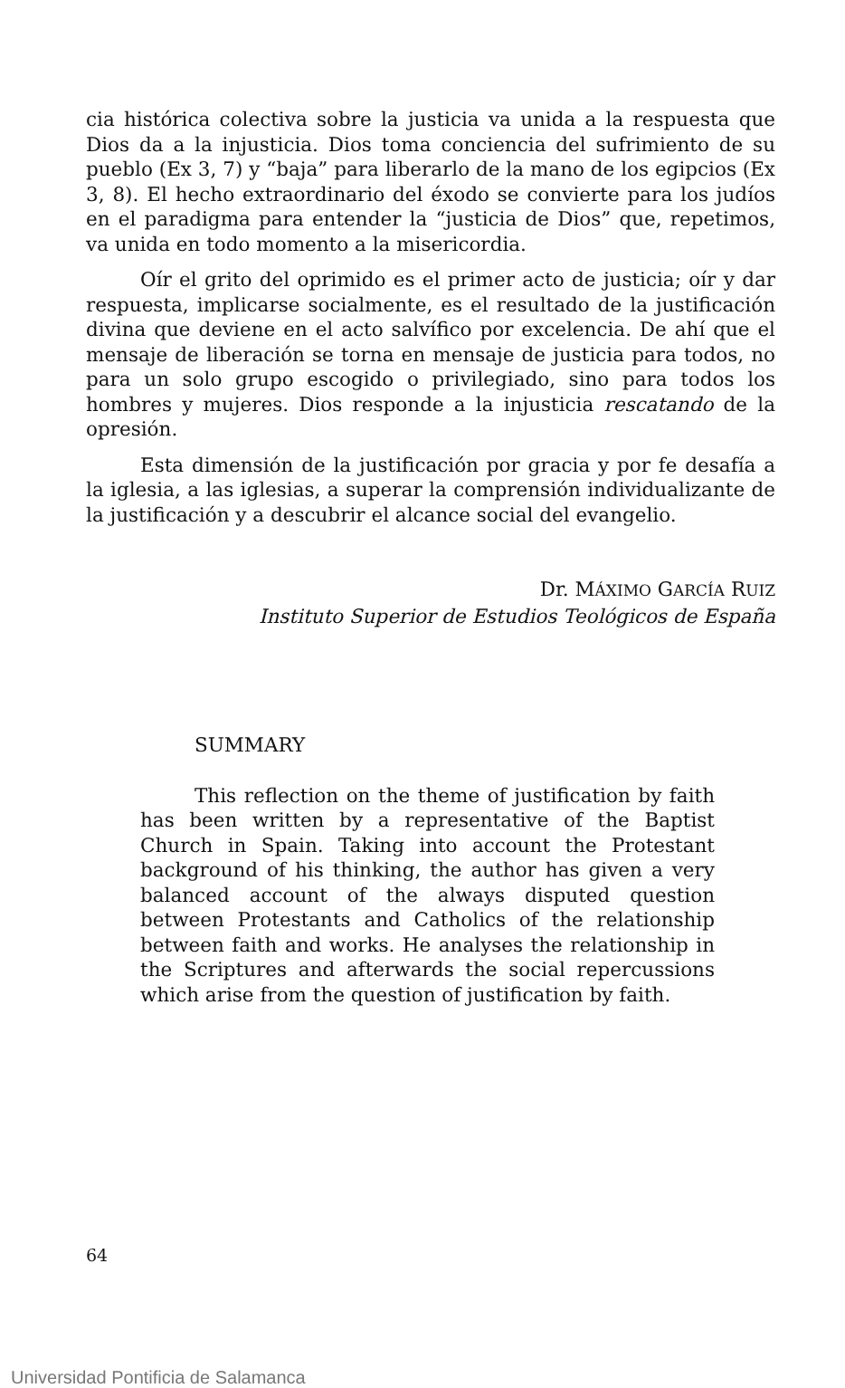cia histórica colectiva sobre la justicia va unida a la respuesta que Dios da a la injusticia. Dios toma conciencia del sufrimiento de su pueblo (Ex 3, 7) y “baja” para liberarlo de la mano de los egipcios (Ex 3, 8). El hecho extraordinario del éxodo se convierte para los judíos en el paradigma para entender la “justicia de Dios” que, repetimos, va unida en todo momento a la misericordia.
Oír el grito del oprimido es el primer acto de justicia; oír y dar respuesta, implicarse socialmente, es el resultado de la justificación divina que deviene en el acto salvífico por excelencia. De ahí que el mensaje de liberación se torna en mensaje de justicia para todos, no para un solo grupo escogido o privilegiado, sino para todos los hombres y mujeres. Dios responde a la injusticia rescatando de la opresión.
Esta dimensión de la justificación por gracia y por fe desafía a la iglesia, a las iglesias, a superar la comprensión individualizante de la justificación y a descubrir el alcance social del evangelio.
Dr. MÁXIMO GARCÍA RUIZ
Instituto Superior de Estudios Teológicos de España
SUMMARY
This reflection on the theme of justification by faith has been written by a representative of the Baptist Church in Spain. Taking into account the Protestant background of his thinking, the author has given a very balanced account of the always disputed question between Protestants and Catholics of the relationship between faith and works. He analyses the relationship in the Scriptures and afterwards the social repercussions which arise from the question of justification by faith.
64
Universidad Pontificia de Salamanca